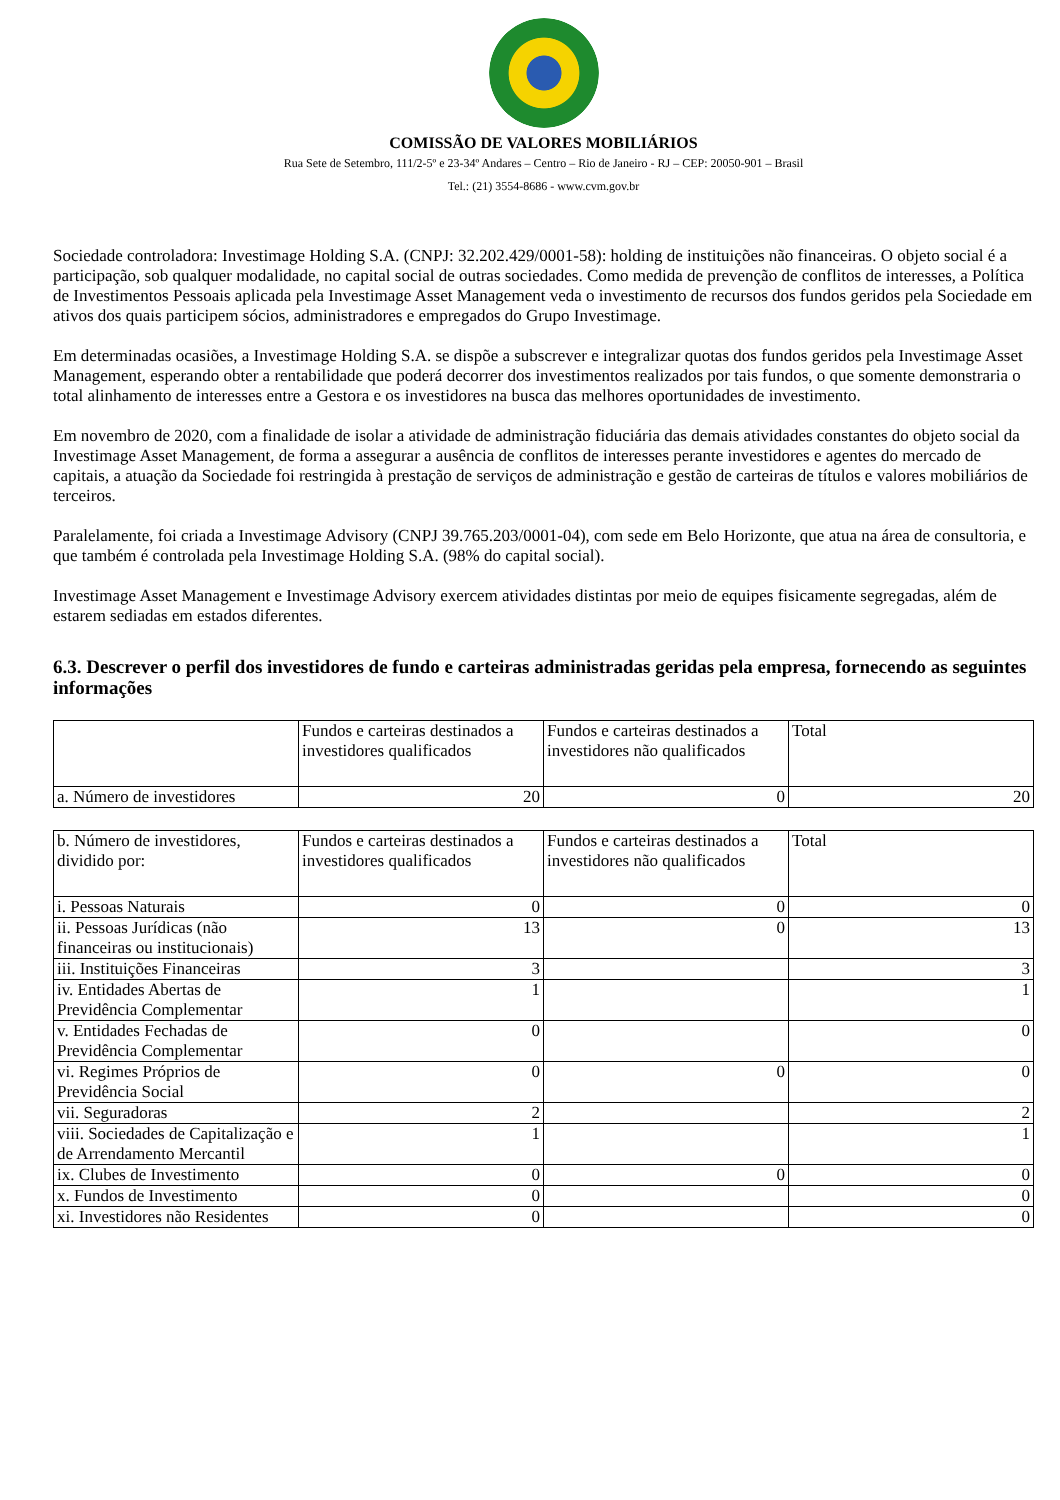COMISSÃO DE VALORES MOBILIÁRIOS
Rua Sete de Setembro, 111/2-5º e 23-34º Andares – Centro – Rio de Janeiro - RJ – CEP: 20050-901 – Brasil
Tel.: (21) 3554-8686 - www.cvm.gov.br
Sociedade controladora: Investimage Holding S.A. (CNPJ: 32.202.429/0001-58): holding de instituições não financeiras. O objeto social é a participação, sob qualquer modalidade, no capital social de outras sociedades. Como medida de prevenção de conflitos de interesses, a Política de Investimentos Pessoais aplicada pela Investimage Asset Management veda o investimento de recursos dos fundos geridos pela Sociedade em ativos dos quais participem sócios, administradores e empregados do Grupo Investimage.
Em determinadas ocasiões, a Investimage Holding S.A. se dispõe a subscrever e integralizar quotas dos fundos geridos pela Investimage Asset Management, esperando obter a rentabilidade que poderá decorrer dos investimentos realizados por tais fundos, o que somente demonstraria o total alinhamento de interesses entre a Gestora e os investidores na busca das melhores oportunidades de investimento.
Em novembro de 2020, com a finalidade de isolar a atividade de administração fiduciária das demais atividades constantes do objeto social da Investimage Asset Management, de forma a assegurar a ausência de conflitos de interesses perante investidores e agentes do mercado de capitais, a atuação da Sociedade foi restringida à prestação de serviços de administração e gestão de carteiras de títulos e valores mobiliários de terceiros.
Paralelamente, foi criada a Investimage Advisory (CNPJ 39.765.203/0001-04), com sede em Belo Horizonte, que atua na área de consultoria, e que também é controlada pela Investimage Holding S.A. (98% do capital social).
Investimage Asset Management e Investimage Advisory exercem atividades distintas por meio de equipes fisicamente segregadas, além de estarem sediadas em estados diferentes.
6.3. Descrever o perfil dos investidores de fundo e carteiras administradas geridas pela empresa, fornecendo as seguintes informações
| | Fundos e carteiras destinados a investidores qualificados | Fundos e carteiras destinados a investidores não qualificados | Total |
| --- | --- | --- | --- |
| a. Número de investidores | 20 | 0 | 20 |
| b. Número de investidores, dividido por: | Fundos e carteiras destinados a investidores qualificados | Fundos e carteiras destinados a investidores não qualificados | Total |
| --- | --- | --- | --- |
| i. Pessoas Naturais | 0 | 0 | 0 |
| ii. Pessoas Jurídicas (não financeiras ou institucionais) | 13 | 0 | 13 |
| iii. Instituições Financeiras | 3 | | 3 |
| iv. Entidades Abertas de Previdência Complementar | 1 | | 1 |
| v. Entidades Fechadas de Previdência Complementar | 0 | | 0 |
| vi. Regimes Próprios de Previdência Social | 0 | 0 | 0 |
| vii. Seguradoras | 2 | | 2 |
| viii. Sociedades de Capitalização e de Arrendamento Mercantil | 1 | | 1 |
| ix. Clubes de Investimento | 0 | 0 | 0 |
| x. Fundos de Investimento | 0 | | 0 |
| xi. Investidores não Residentes | 0 | | 0 |